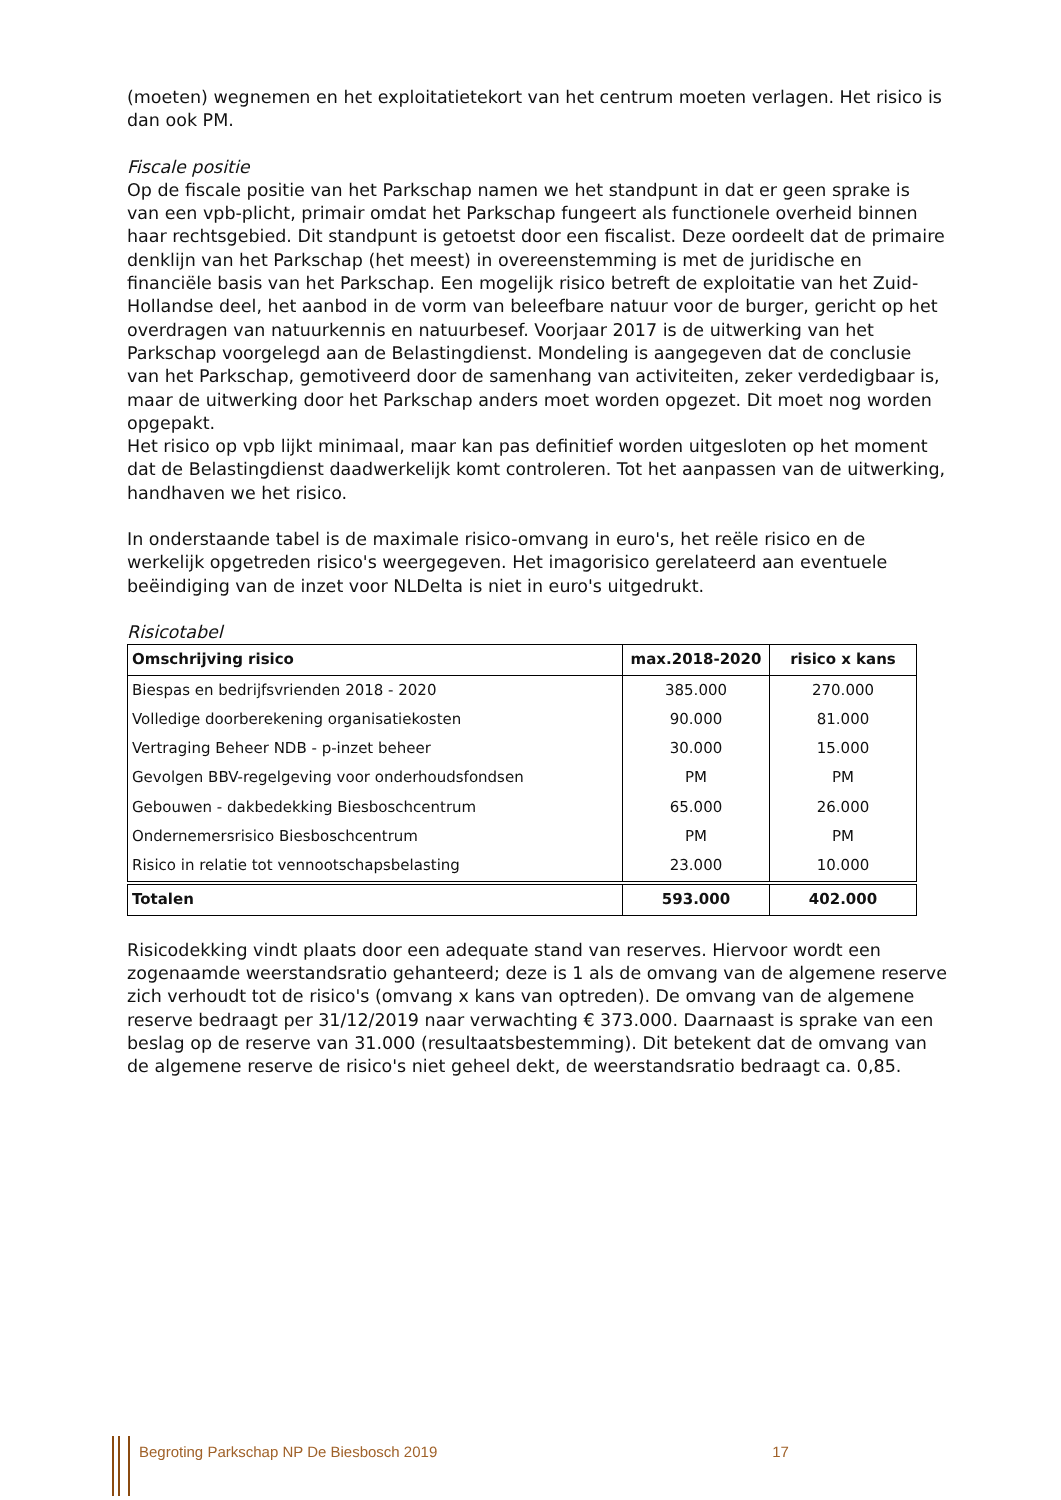(moeten) wegnemen en het exploitatietekort van het centrum moeten verlagen. Het risico is dan ook PM.
Fiscale positie
Op de fiscale positie van het Parkschap namen we het standpunt in dat er geen sprake is van een vpb-plicht, primair omdat het Parkschap fungeert als functionele overheid binnen haar rechtsgebied. Dit standpunt is getoetst door een fiscalist. Deze oordeelt dat de primaire denklijn van het Parkschap (het meest) in overeenstemming is met de juridische en financiële basis van het Parkschap. Een mogelijk risico betreft de exploitatie van het Zuid-Hollandse deel, het aanbod in de vorm van beleefbare natuur voor de burger, gericht op het overdragen van natuurkennis en natuurbesef. Voorjaar 2017 is de uitwerking van het Parkschap voorgelegd aan de Belastingdienst. Mondeling is aangegeven dat de conclusie van het Parkschap, gemotiveerd door de samenhang van activiteiten, zeker verdedigbaar is, maar de uitwerking door het Parkschap anders moet worden opgezet. Dit moet nog worden opgepakt.
Het risico op vpb lijkt minimaal, maar kan pas definitief worden uitgesloten op het moment dat de Belastingdienst daadwerkelijk komt controleren. Tot het aanpassen van de uitwerking, handhaven we het risico.
In onderstaande tabel is de maximale risico-omvang in euro's, het reële risico en de werkelijk opgetreden risico's weergegeven. Het imagorisico gerelateerd aan eventuele beëindiging van de inzet voor NLDelta is niet in euro's uitgedrukt.
Risicotabel
| Omschrijving risico | max.2018-2020 | risico x kans |
| --- | --- | --- |
| Biespas en bedrijfsvrienden 2018 - 2020 | 385.000 | 270.000 |
| Volledige doorberekening organisatiekosten | 90.000 | 81.000 |
| Vertraging Beheer NDB - p-inzet beheer | 30.000 | 15.000 |
| Gevolgen BBV-regelgeving voor onderhoudsfondsen | PM | PM |
| Gebouwen - dakbedekking Biesboschcentrum | 65.000 | 26.000 |
| Ondernemersrisico Biesboschcentrum | PM | PM |
| Risico in relatie tot vennootschapsbelasting | 23.000 | 10.000 |
| Totalen | 593.000 | 402.000 |
Risicodekking vindt plaats door een adequate stand van reserves. Hiervoor wordt een zogenaamde weerstandsratio gehanteerd; deze is 1 als de omvang van de algemene reserve zich verhoudt tot de risico's (omvang x kans van optreden). De omvang van de algemene reserve bedraagt per 31/12/2019 naar verwachting € 373.000. Daarnaast is sprake van een beslag op de reserve van 31.000 (resultaatsbestemming). Dit betekent dat de omvang van de algemene reserve de risico's niet geheel dekt, de weerstandsratio bedraagt ca. 0,85.
Begroting Parkschap NP De Biesbosch 2019 17